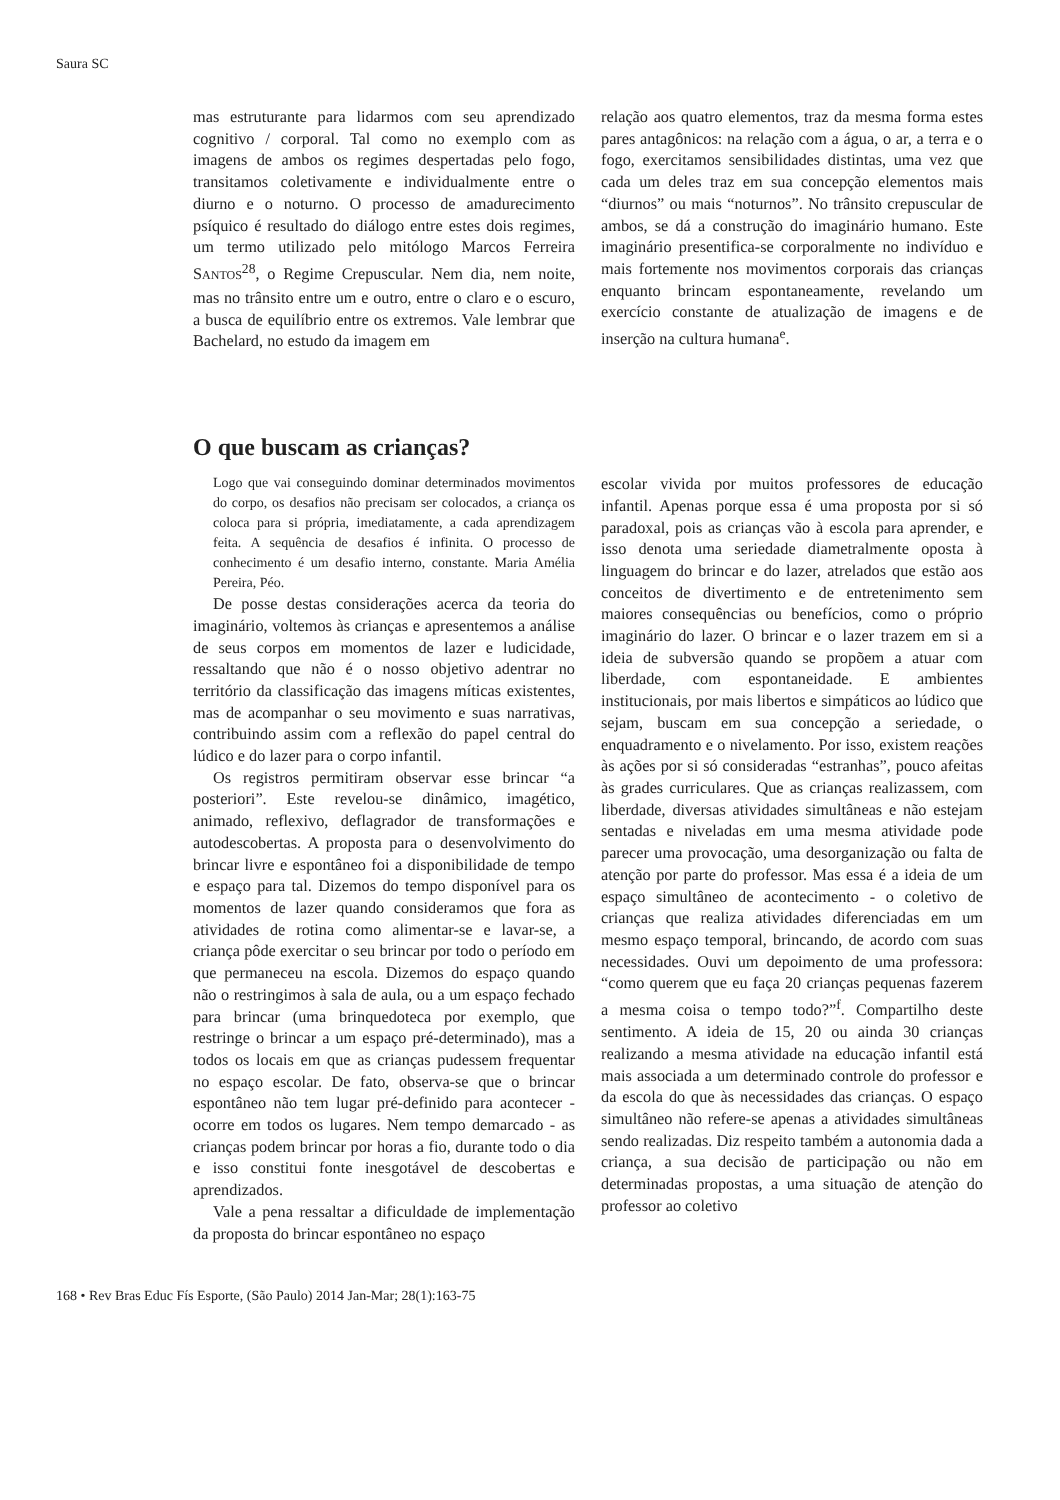Saura SC
mas estruturante para lidarmos com seu aprendizado cognitivo / corporal. Tal como no exemplo com as imagens de ambos os regimes despertadas pelo fogo, transitamos coletivamente e individualmente entre o diurno e o noturno. O processo de amadurecimento psíquico é resultado do diálogo entre estes dois regimes, um termo utilizado pelo mitólogo Marcos Ferreira SANTOS<sup>28</sup>, o Regime Crepuscular. Nem dia, nem noite, mas no trânsito entre um e outro, entre o claro e o escuro, a busca de equilíbrio entre os extremos. Vale lembrar que Bachelard, no estudo da imagem em
relação aos quatro elementos, traz da mesma forma estes pares antagônicos: na relação com a água, o ar, a terra e o fogo, exercitamos sensibilidades distintas, uma vez que cada um deles traz em sua concepção elementos mais “diurnos” ou mais “noturnos”. No trânsito crepuscular de ambos, se dá a construção do imaginário humano. Este imaginário presentifica-se corporalmente no indivíduo e mais fortemente nos movimentos corporais das crianças enquanto brincam espontaneamente, revelando um exercício constante de atualização de imagens e de inserção na cultura humana<sup>e</sup>.
O que buscam as crianças?
Logo que vai conseguindo dominar determinados movimentos do corpo, os desafios não precisam ser colocados, a criança os coloca para si própria, imediatamente, a cada aprendizagem feita. A sequência de desafios é infinita. O processo de conhecimento é um desafio interno, constante. Maria Amélia Pereira, Péo.
De posse destas considerações acerca da teoria do imaginário, voltemos às crianças e apresentemos a análise de seus corpos em momentos de lazer e ludicidade, ressaltando que não é o nosso objetivo adentrar no território da classificação das imagens míticas existentes, mas de acompanhar o seu movimento e suas narrativas, contribuindo assim com a reflexão do papel central do lúdico e do lazer para o corpo infantil.
Os registros permitiram observar esse brincar “a posteriori”. Este revelou-se dinâmico, imagético, animado, reflexivo, deflagrador de transformações e autodescobertas. A proposta para o desenvolvimento do brincar livre e espontâneo foi a disponibilidade de tempo e espaço para tal. Dizemos do tempo disponível para os momentos de lazer quando consideramos que fora as atividades de rotina como alimentar-se e lavar-se, a criança pôde exercitar o seu brincar por todo o período em que permaneceu na escola. Dizemos do espaço quando não o restringimos à sala de aula, ou a um espaço fechado para brincar (uma brinquedoteca por exemplo, que restringe o brincar a um espaço pré-determinado), mas a todos os locais em que as crianças pudessem frequentar no espaço escolar. De fato, observa-se que o brincar espontâneo não tem lugar pré-definido para acontecer - ocorre em todos os lugares. Nem tempo demarcado - as crianças podem brincar por horas a fio, durante todo o dia e isso constitui fonte inesgotável de descobertas e aprendizados.
Vale a pena ressaltar a dificuldade de implementação da proposta do brincar espontâneo no espaço
escolar vivida por muitos professores de educação infantil. Apenas porque essa é uma proposta por si só paradoxal, pois as crianças vão à escola para aprender, e isso denota uma seriedade diametralmente oposta à linguagem do brincar e do lazer, atrelados que estão aos conceitos de divertimento e de entretenimento sem maiores consequências ou benefícios, como o próprio imaginário do lazer. O brincar e o lazer trazem em si a ideia de subversão quando se propõem a atuar com liberdade, com espontaneidade. E ambientes institucionais, por mais libertos e simpáticos ao lúdico que sejam, buscam em sua concepção a seriedade, o enquadramento e o nivelamento. Por isso, existem reações às ações por si só consideradas “estranhas”, pouco afeitas às grades curriculares. Que as crianças realizassem, com liberdade, diversas atividades simultâneas e não estejam sentadas e niveladas em uma mesma atividade pode parecer uma provocação, uma desorganização ou falta de atenção por parte do professor. Mas essa é a ideia de um espaço simultâneo de acontecimento - o coletivo de crianças que realiza atividades diferenciadas em um mesmo espaço temporal, brincando, de acordo com suas necessidades. Ouvi um depoimento de uma professora: “como querem que eu faça 20 crianças pequenas fazerem a mesma coisa o tempo todo?”<sup>f</sup>. Compartilho deste sentimento. A ideia de 15, 20 ou ainda 30 crianças realizando a mesma atividade na educação infantil está mais associada a um determinado controle do professor e da escola do que às necessidades das crianças. O espaço simultâneo não refere-se apenas a atividades simultâneas sendo realizadas. Diz respeito também a autonomia dada a criança, a sua decisão de participação ou não em determinadas propostas, a uma situação de atenção do professor ao coletivo
168 • Rev Bras Educ Fís Esporte, (São Paulo) 2014 Jan-Mar; 28(1):163-75